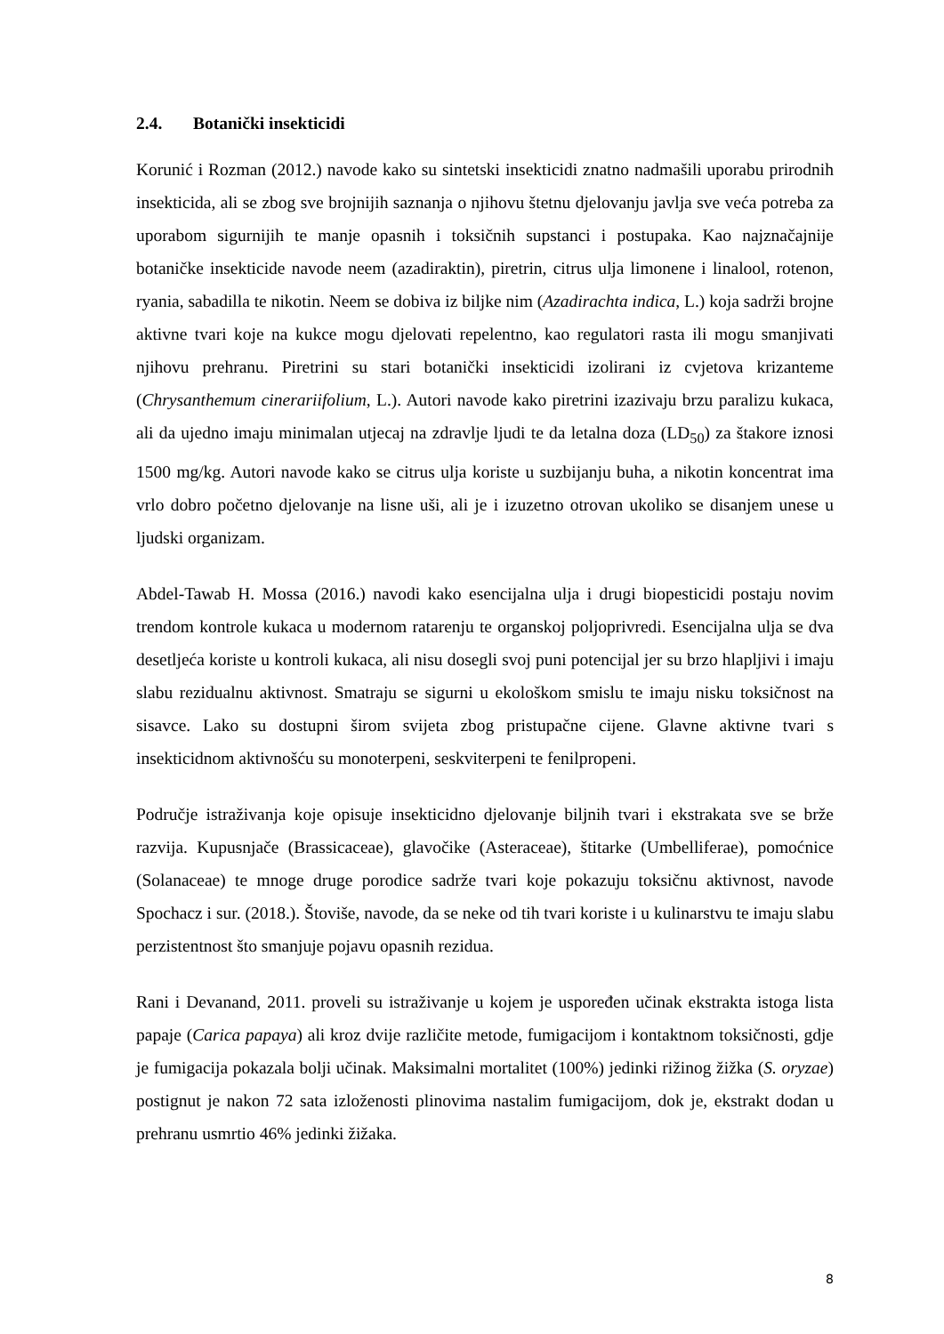2.4. Botanički insekticidi
Korunić i Rozman (2012.) navode kako su sintetski insekticidi znatno nadmašili uporabu prirodnih insekticida, ali se zbog sve brojnijih saznanja o njihovu štetnu djelovanju javlja sve veća potreba za uporabom sigurnijih te manje opasnih i toksičnih supstanci i postupaka. Kao najznačajnije botaničke insekticide navode neem (azadiraktin), piretrin, citrus ulja limonene i linalool, rotenon, ryania, sabadilla te nikotin. Neem se dobiva iz biljke nim (Azadirachta indica, L.) koja sadrži brojne aktivne tvari koje na kukce mogu djelovati repelentno, kao regulatori rasta ili mogu smanjivati njihovu prehranu. Piretrini su stari botanički insekticidi izolirani iz cvjetova krizanteme (Chrysanthemum cinerariifolium, L.). Autori navode kako piretrini izazivaju brzu paralizu kukaca, ali da ujedno imaju minimalan utjecaj na zdravlje ljudi te da letalna doza (LD<sub>50</sub>) za štakore iznosi 1500 mg/kg. Autori navode kako se citrus ulja koriste u suzbijanju buha, a nikotin koncentrat ima vrlo dobro početno djelovanje na lisne uši, ali je i izuzetno otrovan ukoliko se disanjem unese u ljudski organizam.
Abdel-Tawab H. Mossa (2016.) navodi kako esencijalna ulja i drugi biopesticidi postaju novim trendom kontrole kukaca u modernom ratarenju te organskoj poljoprivredi. Esencijalna ulja se dva desetljeća koriste u kontroli kukaca, ali nisu dosegli svoj puni potencijal jer su brzo hlapljivi i imaju slabu rezidualnu aktivnost. Smatraju se sigurni u ekološkom smislu te imaju nisku toksičnost na sisavce. Lako su dostupni širom svijeta zbog pristupačne cijene. Glavne aktivne tvari s insekticidnom aktivnošću su monoterpeni, seskviterpeni te fenilpropeni.
Područje istraživanja koje opisuje insekticidno djelovanje biljnih tvari i ekstrakata sve se brže razvija. Kupusnjače (Brassicaceae), glavočike (Asteraceae), štitarke (Umbelliferae), pomoćnice (Solanaceae) te mnoge druge porodice sadrže tvari koje pokazuju toksičnu aktivnost, navode Spochacz i sur. (2018.). Štoviše, navode, da se neke od tih tvari koriste i u kulinarstvu te imaju slabu perzistentnost što smanjuje pojavu opasnih rezidua.
Rani i Devanand, 2011. proveli su istraživanje u kojem je uspoređen učinak ekstrakta istoga lista papaje (Carica papaya) ali kroz dvije različite metode, fumigacijom i kontaktnom toksičnosti, gdje je fumigacija pokazala bolji učinak. Maksimalni mortalitet (100%) jedinki rižinog žižka (S. oryzae) postignut je nakon 72 sata izloženosti plinovima nastalim fumigacijom, dok je, ekstrakt dodan u prehranu usmrtio 46% jedinki žižaka.
8